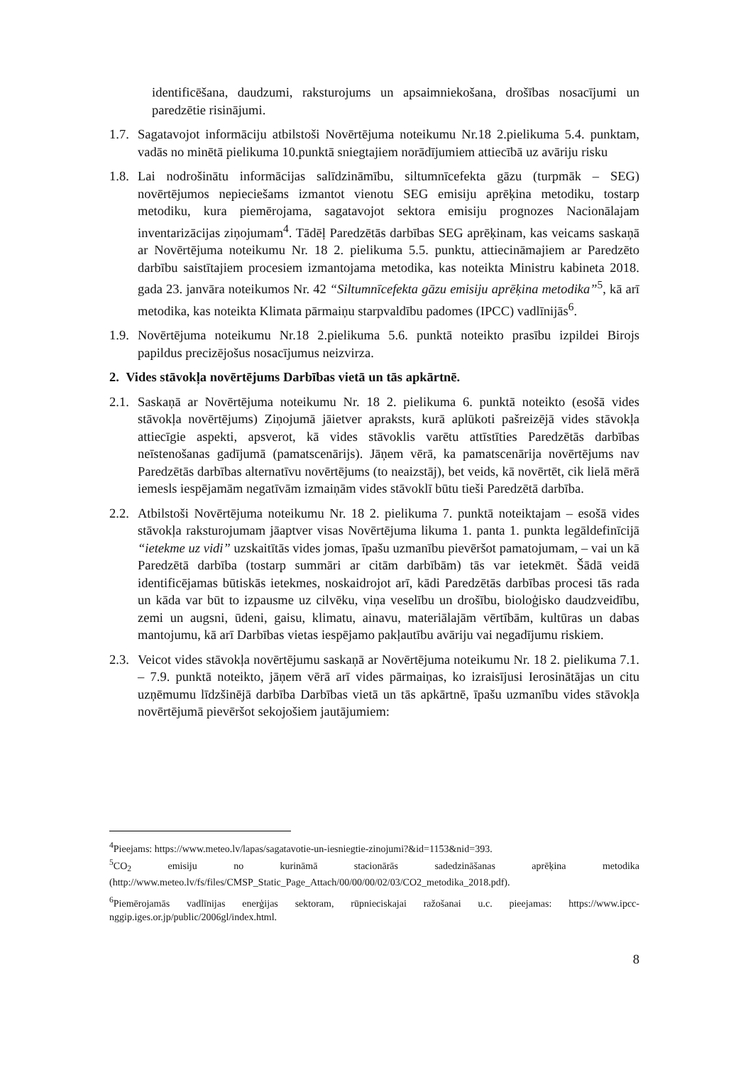identificēšana, daudzumi, raksturojums un apsaimniekošana, drošības nosacījumi un paredzētie risinājumi.
1.7.
Sagatavojot informāciju atbilstoši Novērtējuma noteikumu Nr.18 2.pielikuma 5.4. punktam, vadās no minētā pielikuma 10.punktā sniegtajiem norādījumiem attiecībā uz avāriju risku
1.8.
Lai nodrošinātu informācijas salīdzināmību, siltumnīcefekta gāzu (turpmāk – SEG) novērtējumos nepieciešams izmantot vienotu SEG emisiju aprēķina metodiku, tostarp metodiku, kura piemērojama, sagatavojot sektora emisiju prognozes Nacionālajam inventarizācijas ziņojumam<sup>4</sup>. Tādēļ Paredzētās darbības SEG aprēķinam, kas veicams saskaņā ar Novērtējuma noteikumu Nr. 18 2. pielikuma 5.5. punktu, attiecināmajiem ar Paredzēto darbību saistītajiem procesiem izmantojama metodika, kas noteikta Ministru kabineta 2018. gada 23. janvāra noteikumos Nr. 42 “Siltumnīcefekta gāzu emisiju aprēķina metodika”<sup>5</sup>, kā arī metodika, kas noteikta Klimata pārmaiņu starpvaldību padomes (IPCC) vadlīnijās<sup>6</sup>.
1.9.
Novērtējuma noteikumu Nr.18 2.pielikuma 5.6. punktā noteikto prasību izpildei Birojs papildus precizējošus nosacījumus neizvirza.
2. Vides stāvokļa novērtējums Darbības vietā un tās apkārtnē.
2.1.
Saskaņā ar Novērtējuma noteikumu Nr. 18 2. pielikuma 6. punktā noteikto (esošā vides stāvokļa novērtējums) Ziņojumā jāietver apraksts, kurā aplūkoti pašreizējā vides stāvokļa attiecīgie aspekti, apsverot, kā vides stāvoklis varētu attīstīties Paredzētās darbības neīstenošanas gadījumā (pamatscenārijs). Jāņem vērā, ka pamatscenārija novērtējums nav Paredzētās darbības alternatīvu novērtējums (to neaizstāj), bet veids, kā novērtēt, cik lielā mērā iemesls iespējamām negatīvām izmaiņām vides stāvoklī būtu tieši Paredzētā darbība.
2.2.
Atbilstoši Novērtējuma noteikumu Nr. 18 2. pielikuma 7. punktā noteiktajam – esošā vides stāvokļa raksturojumam jāaptver visas Novērtējuma likuma 1. panta 1. punkta legāldefinīcijā “ietekme uz vidi” uzskaitītās vides jomas, īpašu uzmanību pievēršot pamatojumam, – vai un kā Paredzētā darbība (tostarp summāri ar citām darbībām) tās var ietekmēt. Šādā veidā identificējamas būtiskās ietekmes, noskaidrojot arī, kādi Paredzētās darbības procesi tās rada un kāda var būt to izpausme uz cilvēku, viņa veselību un drošību, bioloģisko daudzveidību, zemi un augsni, ūdeni, gaisu, klimatu, ainavu, materiālajām vērtībām, kultūras un dabas mantojumu, kā arī Darbības vietas iespējamo pakļautību avāriju vai negadījumu riskiem.
2.3.
Veicot vides stāvokļa novērtējumu saskaņā ar Novērtējuma noteikumu Nr. 18 2. pielikuma 7.1. – 7.9. punktā noteikto, jāņem vērā arī vides pārmaiņas, ko izraisījusi Ierosinātājas un citu uzņēmumu līdzšinējā darbība Darbības vietā un tās apkārtnē, īpašu uzmanību vides stāvokļa novērtējumā pievēršot sekojošiem jautājumiem:
<sup>4</sup> Pieejams: https://www.meteo.lv/lapas/sagatavotie-un-iesniegtie-zinojumi?&id=1153&nid=393.
<sup>5</sup> CO<sub>2</sub> emisiju no kurināmā stacionārās sadedzināšanas aprēķina metodika (http://www.meteo.lv/fs/files/CMSP_Static_Page_Attach/00/00/00/02/03/CO2_metodika_2018.pdf).
<sup>6</sup> Piemērojamās vadlīnijas enerģijas sektoram, rūpnieciskajai ražošanai u.c. pieejamas: https://www.ipcc-nggip.iges.or.jp/public/2006gl/index.html.
8